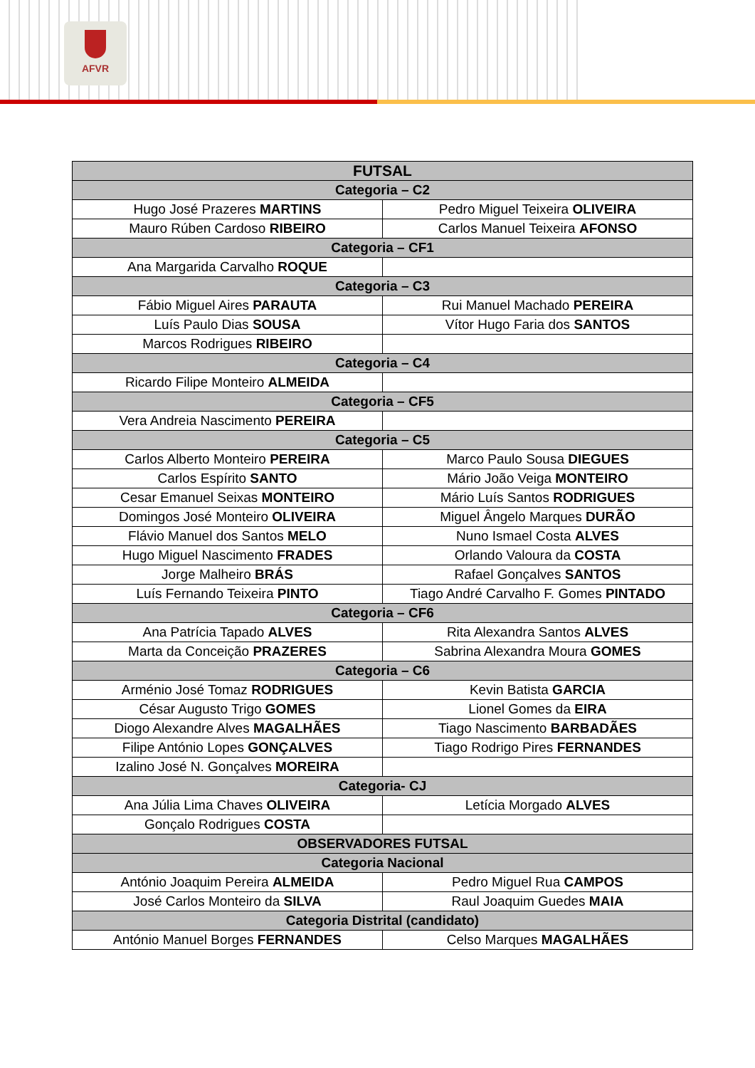AFVR
| FUTSAL | |
| --- | --- |
| Categoria – C2 | |
| Hugo José Prazeres MARTINS | Pedro Miguel Teixeira OLIVEIRA |
| Mauro Rúben Cardoso RIBEIRO | Carlos Manuel Teixeira AFONSO |
| Categoria – CF1 | |
| Ana Margarida Carvalho ROQUE | |
| Categoria – C3 | |
| Fábio Miguel Aires PARAUTA | Rui Manuel Machado PEREIRA |
| Luís Paulo Dias SOUSA | Vítor Hugo Faria dos SANTOS |
| Marcos Rodrigues RIBEIRO | |
| Categoria – C4 | |
| Ricardo Filipe Monteiro ALMEIDA | |
| Categoria – CF5 | |
| Vera Andreia Nascimento PEREIRA | |
| Categoria – C5 | |
| Carlos Alberto Monteiro PEREIRA | Marco Paulo Sousa DIEGUES |
| Carlos Espírito SANTO | Mário João Veiga MONTEIRO |
| Cesar Emanuel Seixas MONTEIRO | Mário Luís Santos RODRIGUES |
| Domingos José Monteiro OLIVEIRA | Miguel Ângelo Marques DURÃO |
| Flávio Manuel dos Santos MELO | Nuno Ismael Costa ALVES |
| Hugo Miguel Nascimento FRADES | Orlando Valoura da COSTA |
| Jorge Malheiro BRÁS | Rafael Gonçalves SANTOS |
| Luís Fernando Teixeira PINTO | Tiago André Carvalho F. Gomes PINTADO |
| Categoria – CF6 | |
| Ana Patrícia Tapado ALVES | Rita Alexandra Santos ALVES |
| Marta da Conceição PRAZERES | Sabrina Alexandra Moura GOMES |
| Categoria – C6 | |
| Arménio José Tomaz RODRIGUES | Kevin Batista GARCIA |
| César Augusto Trigo GOMES | Lionel Gomes da EIRA |
| Diogo Alexandre Alves MAGALHÃES | Tiago Nascimento BARBADÃES |
| Filipe António Lopes GONÇALVES | Tiago Rodrigo Pires FERNANDES |
| Izalino José N. Gonçalves MOREIRA | |
| Categoria- CJ | |
| Ana Júlia Lima Chaves OLIVEIRA | Letícia Morgado ALVES |
| Gonçalo Rodrigues COSTA | |
| OBSERVADORES FUTSAL | |
| Categoria Nacional | |
| António Joaquim Pereira ALMEIDA | Pedro Miguel Rua CAMPOS |
| José Carlos Monteiro da SILVA | Raul Joaquim Guedes MAIA |
| Categoria Distrital (candidato) | |
| António Manuel Borges FERNANDES | Celso Marques MAGALHÃES |